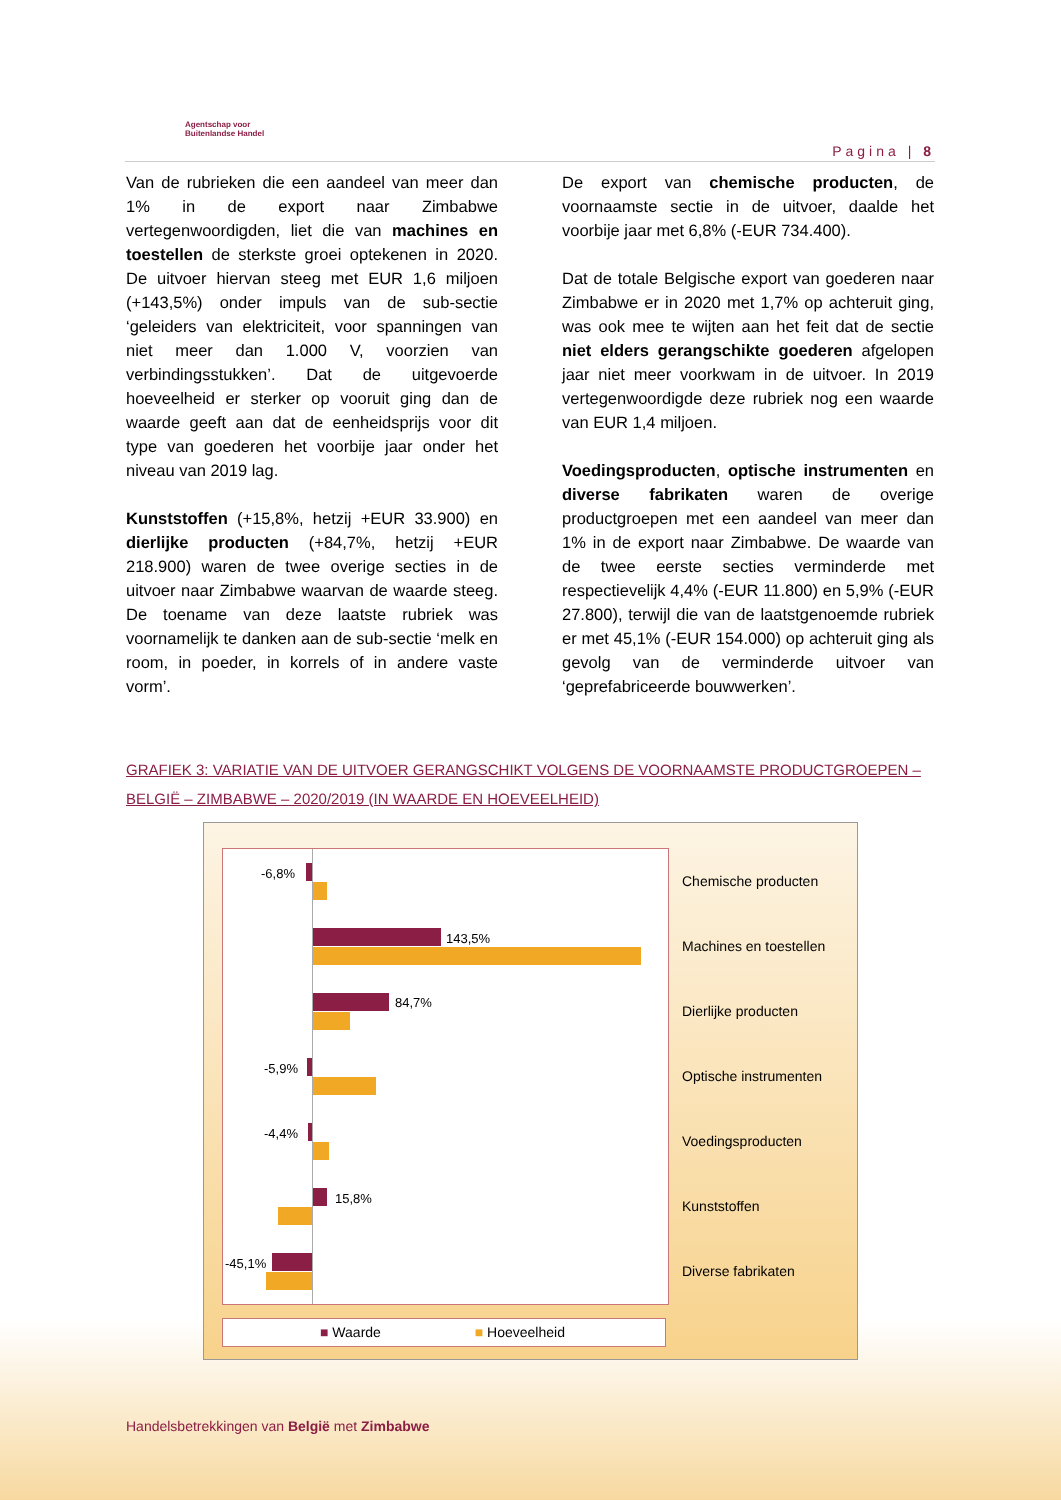Agentschap voor
Buitenlandse Handel
Pagina | 8
Van de rubrieken die een aandeel van meer dan 1% in de export naar Zimbabwe vertegenwoordigden, liet die van machines en toestellen de sterkste groei optekenen in 2020. De uitvoer hiervan steeg met EUR 1,6 miljoen (+143,5%) onder impuls van de sub-sectie ‘geleiders van elektriciteit, voor spanningen van niet meer dan 1.000 V, voorzien van verbindingsstukken’. Dat de uitgevoerde hoeveelheid er sterker op vooruit ging dan de waarde geeft aan dat de eenheidsprijs voor dit type van goederen het voorbije jaar onder het niveau van 2019 lag.
Kunststoffen (+15,8%, hetzij +EUR 33.900) en dierlijke producten (+84,7%, hetzij +EUR 218.900) waren de twee overige secties in de uitvoer naar Zimbabwe waarvan de waarde steeg. De toename van deze laatste rubriek was voornamelijk te danken aan de sub-sectie ‘melk en room, in poeder, in korrels of in andere vaste vorm’.
De export van chemische producten, de voornaamste sectie in de uitvoer, daalde het voorbije jaar met 6,8% (-EUR 734.400).
Dat de totale Belgische export van goederen naar Zimbabwe er in 2020 met 1,7% op achteruit ging, was ook mee te wijten aan het feit dat de sectie niet elders gerangschikte goederen afgelopen jaar niet meer voorkwam in de uitvoer. In 2019 vertegenwoordigde deze rubriek nog een waarde van EUR 1,4 miljoen.
Voedingsproducten, optische instrumenten en diverse fabrikaten waren de overige productgroepen met een aandeel van meer dan 1% in de export naar Zimbabwe. De waarde van de twee eerste secties verminderde met respectievelijk 4,4% (-EUR 11.800) en 5,9% (-EUR 27.800), terwijl die van de laatstgenoemde rubriek er met 45,1% (-EUR 154.000) op achteruit ging als gevolg van de verminderde uitvoer van ‘geprefabriceerde bouwwerken’.
GRAFIEK 3: VARIATIE VAN DE UITVOER GERANGSCHIKT VOLGENS DE VOORNAAMSTE PRODUCTGROEPEN – BELGIË – ZIMBABWE – 2020/2019 (IN WAARDE EN HOEVEELHEID)
-6,8%
143,5%
84,7%
-5,9%
-4,4%
15,8%
-45,1%
Chemische producten
Machines en toestellen
Dierlijke producten
Optische instrumenten
Voedingsproducten
Kunststoffen
Diverse fabrikaten
■ Waarde ■ Hoeveelheid
Handelsbetrekkingen van België met Zimbabwe